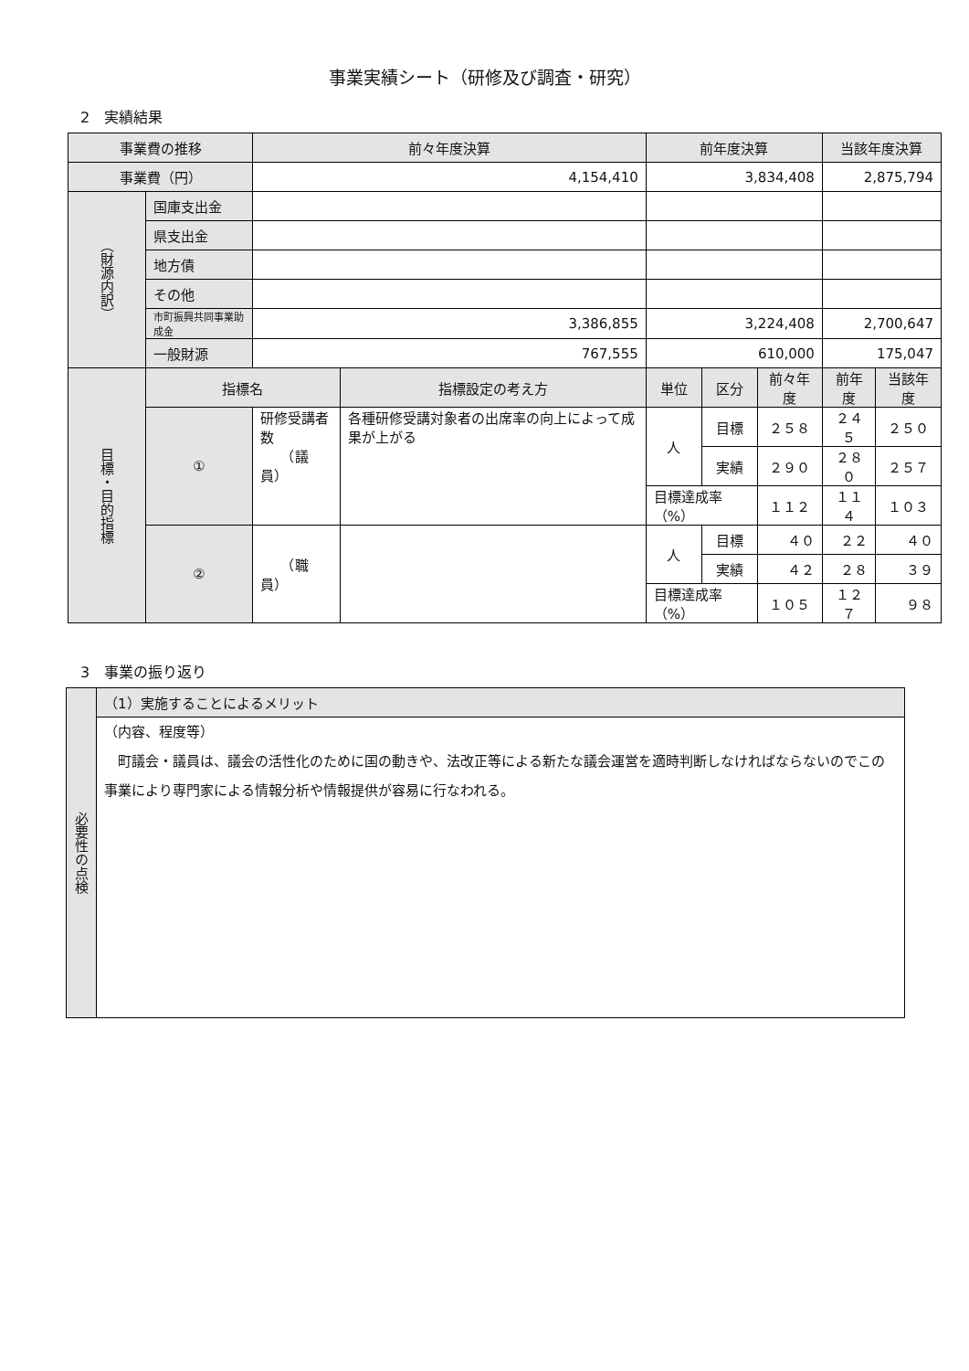事業実績シート（研修及び調査・研究）
2　実績結果
| 事業費の推移 | | 前々年度決算 | | 前年度決算 | | | 当該年度決算 | | |
| --- | --- | --- | --- | --- | --- | --- | --- | --- | --- |
| 事業費（円） | | 4,154,410 | | 3,834,408 | | | 2,875,794 | | |
| （財源内訳） | 国庫支出金 | | | | | | | | |
| | 県支出金 | | | | | | | | |
| | 地方債 | | | | | | | | |
| | その他 | | | | | | | | |
| | 市町振興共同事業助成金 | 3,386,855 | | 3,224,408 | | | 2,700,647 | | |
| | 一般財源 | 767,555 | | 610,000 | | | 175,047 | | |
| 目標・目的指標 | 指標名 | | 指標設定の考え方 | 単位 | 区分 | 前々年度 | 前年度 | 当該年度 | |
| | ① | 研修受講者数 （議員） | 各種研修受講対象者の出席率の向上によって成果が上がる | 人 | 目標 | ２５８ | ２４５ | ２５０ | |
| | | | | | 実績 | ２９０ | ２８０ | ２５７ | |
| | | | | 目標達成率（%） | | １１２ | １１４ | １０３ | |
| | ② | （職員） | | 人 | 目標 | ４０ | ２２ | ４０ | |
| | | | | | 実績 | ４２ | ２８ | ３９ | |
| | | | | 目標達成率（%） | | １０５ | １２７ | ９８ | |
3　事業の振り返り
| 必要性の点検 | （1）実施することによるメリット |
| | （内容、程度等） 町議会・議員は、議会の活性化のために国の動きや、法改正等による新たな議会運営を適時判断しなければならないのでこの事業により専門家による情報分析や情報提供が容易に行なわれる。 |